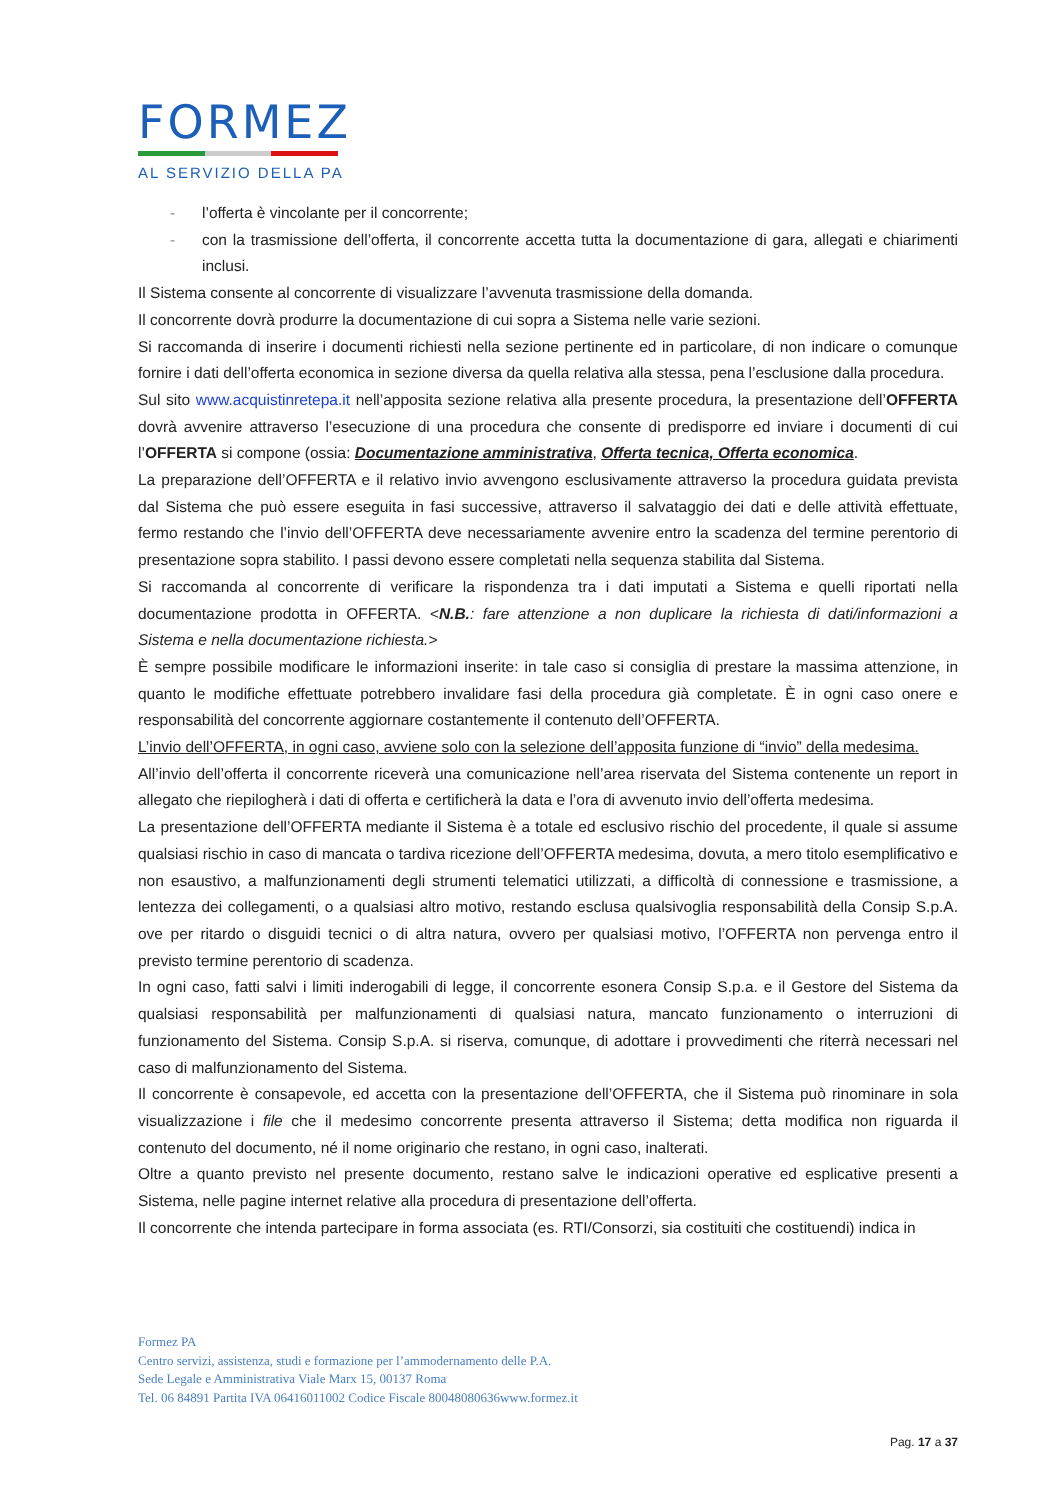FORMEZ
AL SERVIZIO DELLA PA
- l’offerta è vincolante per il concorrente;
- con la trasmissione dell’offerta, il concorrente accetta tutta la documentazione di gara, allegati e chiarimenti inclusi.
Il Sistema consente al concorrente di visualizzare l’avvenuta trasmissione della domanda.
Il concorrente dovrà produrre la documentazione di cui sopra a Sistema nelle varie sezioni.
Si raccomanda di inserire i documenti richiesti nella sezione pertinente ed in particolare, di non indicare o comunque fornire i dati dell’offerta economica in sezione diversa da quella relativa alla stessa, pena l’esclusione dalla procedura.
Sul sito www.acquistinretepa.it nell’apposita sezione relativa alla presente procedura, la presentazione dell’OFFERTA dovrà avvenire attraverso l’esecuzione di una procedura che consente di predisporre ed inviare i documenti di cui l’OFFERTA si compone (ossia: Documentazione amministrativa, Offerta tecnica, Offerta economica.
La preparazione dell’OFFERTA e il relativo invio avvengono esclusivamente attraverso la procedura guidata prevista dal Sistema che può essere eseguita in fasi successive, attraverso il salvataggio dei dati e delle attività effettuate, fermo restando che l’invio dell’OFFERTA deve necessariamente avvenire entro la scadenza del termine perentorio di presentazione sopra stabilito. I passi devono essere completati nella sequenza stabilita dal Sistema.
Si raccomanda al concorrente di verificare la rispondenza tra i dati imputati a Sistema e quelli riportati nella documentazione prodotta in OFFERTA. <N.B.: fare attenzione a non duplicare la richiesta di dati/informazioni a Sistema e nella documentazione richiesta.>
È sempre possibile modificare le informazioni inserite: in tale caso si consiglia di prestare la massima attenzione, in quanto le modifiche effettuate potrebbero invalidare fasi della procedura già completate. È in ogni caso onere e responsabilità del concorrente aggiornare costantemente il contenuto dell’OFFERTA.
L’invio dell’OFFERTA, in ogni caso, avviene solo con la selezione dell’apposita funzione di “invio” della medesima.
All’invio dell’offerta il concorrente riceverà una comunicazione nell’area riservata del Sistema contenente un report in allegato che riepilogherà i dati di offerta e certificherà la data e l’ora di avvenuto invio dell’offerta medesima.
La presentazione dell’OFFERTA mediante il Sistema è a totale ed esclusivo rischio del procedente, il quale si assume qualsiasi rischio in caso di mancata o tardiva ricezione dell’OFFERTA medesima, dovuta, a mero titolo esemplificativo e non esaustivo, a malfunzionamenti degli strumenti telematici utilizzati, a difficoltà di connessione e trasmissione, a lentezza dei collegamenti, o a qualsiasi altro motivo, restando esclusa qualsivoglia responsabilità della Consip S.p.A. ove per ritardo o disguidi tecnici o di altra natura, ovvero per qualsiasi motivo, l’OFFERTA non pervenga entro il previsto termine perentorio di scadenza.
In ogni caso, fatti salvi i limiti inderogabili di legge, il concorrente esonera Consip S.p.a. e il Gestore del Sistema da qualsiasi responsabilità per malfunzionamenti di qualsiasi natura, mancato funzionamento o interruzioni di funzionamento del Sistema. Consip S.p.A. si riserva, comunque, di adottare i provvedimenti che riterrà necessari nel caso di malfunzionamento del Sistema.
Il concorrente è consapevole, ed accetta con la presentazione dell’OFFERTA, che il Sistema può rinominare in sola visualizzazione i file che il medesimo concorrente presenta attraverso il Sistema; detta modifica non riguarda il contenuto del documento, né il nome originario che restano, in ogni caso, inalterati.
Oltre a quanto previsto nel presente documento, restano salve le indicazioni operative ed esplicative presenti a Sistema, nelle pagine internet relative alla procedura di presentazione dell’offerta.
Il concorrente che intenda partecipare in forma associata (es. RTI/Consorzi, sia costituiti che costituendi) indica in
Formez PA
Centro servizi, assistenza, studi e formazione per l’ammodernamento delle P.A.
Sede Legale e Amministrativa Viale Marx 15, 00137 Roma
Tel. 06 84891 Partita IVA 06416011002 Codice Fiscale 80048080636www.formez.it
Pag. 17 a 37